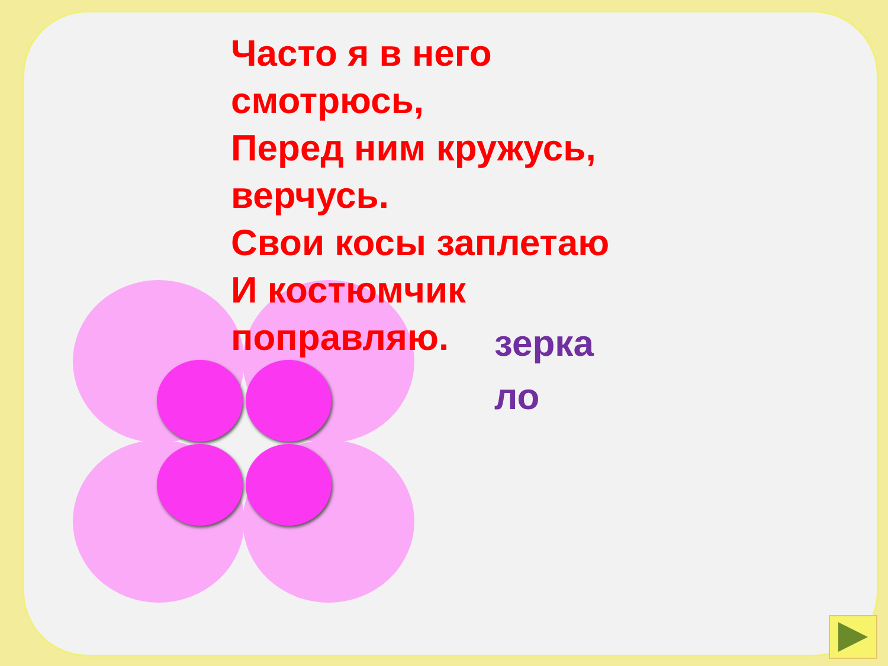Часто я в него смотрюсь,
Перед ним кружусь, верчусь.
Свои косы заплетаю
И костюмчик поправляю.
зерка
ло